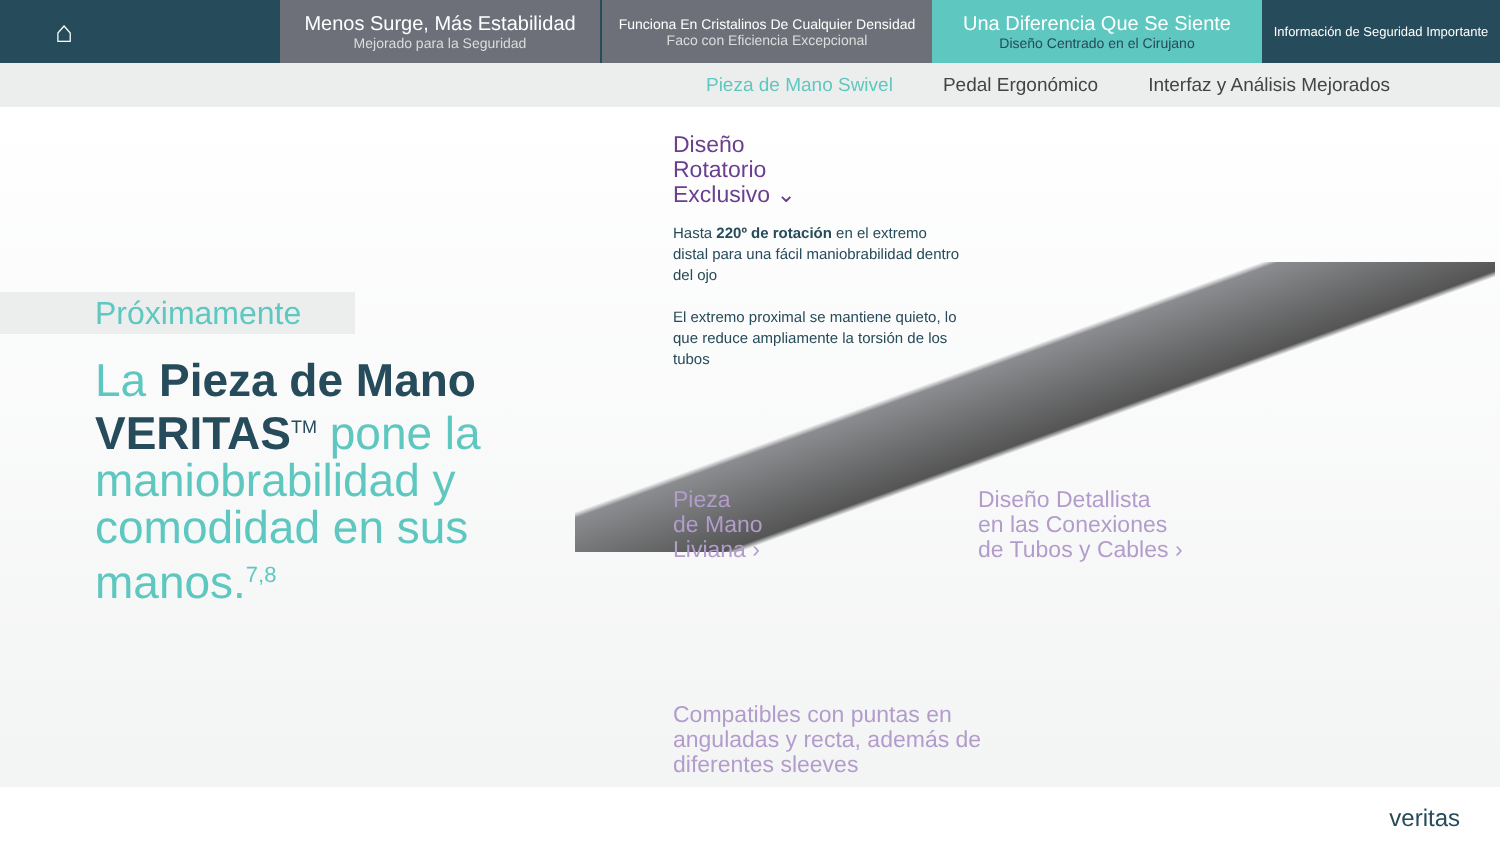⌂
Menos Surge, Más Estabilidad
Mejorado para la Seguridad
Funciona En Cristalinos De Cualquier Densidad
Faco con Eficiencia Excepcional
Una Diferencia Que Se Siente
Diseño Centrado en el Cirujano
Información de Seguridad Importante
Pieza de Mano Swivel Pedal Ergonómico Interfaz y Análisis Mejorados
Próximamente
La Pieza de Mano VERITAS<sup>TM</sup> pone la maniobrabilidad y comodidad en sus manos.<sup>7,8</sup>
Diseño
Rotatorio
Exclusivo ⌄
Hasta 220º de rotación en el extremo distal para una fácil maniobrabilidad dentro del ojo
El extremo proximal se mantiene quieto, lo que reduce ampliamente la torsión de los tubos
Pieza
de Mano
Liviana ›
Diseño Detallista
en las Conexiones
de Tubos y Cables ›
Compatibles con puntas en
anguladas y recta, además de
diferentes sleeves
veritas